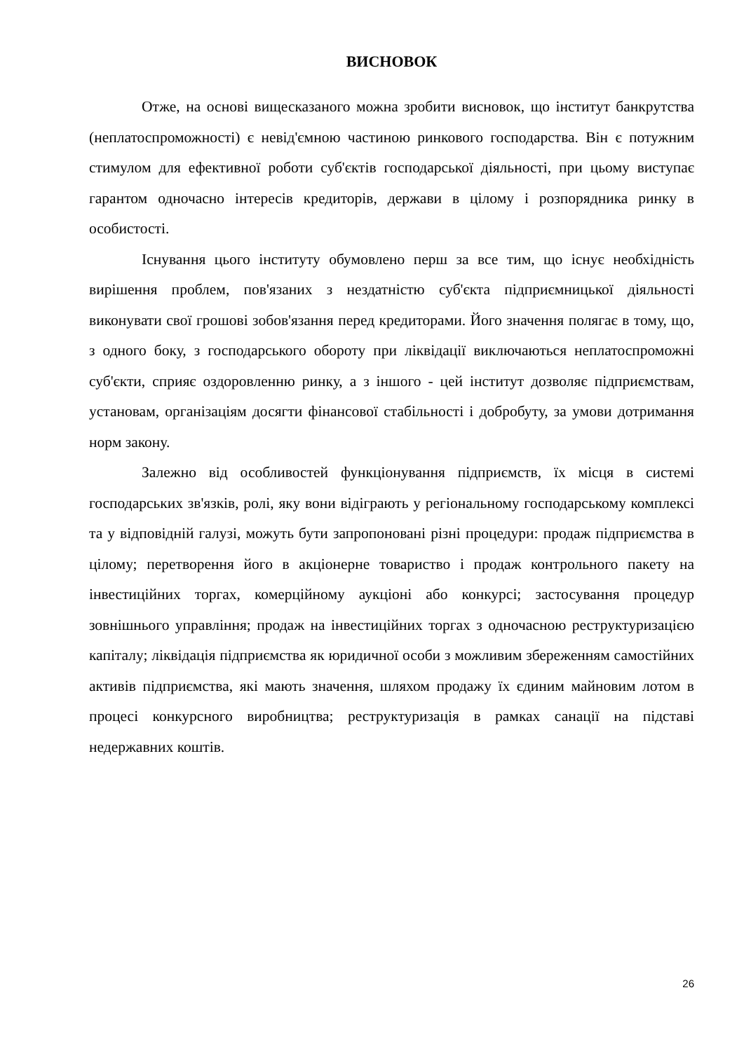ВИСНОВОК
Отже, на основі вищесказаного можна зробити висновок, що інститут банкрутства (неплатоспроможності) є невід'ємною частиною ринкового господарства. Він є потужним стимулом для ефективної роботи суб'єктів господарської діяльності, при цьому виступає гарантом одночасно інтересів кредиторів, держави в цілому і розпорядника ринку в особистості.
Існування цього інституту обумовлено перш за все тим, що існує необхідність вирішення проблем, пов'язаних з нездатністю суб'єкта підприємницької діяльності виконувати свої грошові зобов'язання перед кредиторами. Його значення полягає в тому, що, з одного боку, з господарського обороту при ліквідації виключаються неплатоспроможні суб'єкти, сприяє оздоровленню ринку, а з іншого - цей інститут дозволяє підприємствам, установам, організаціям досягти фінансової стабільності і добробуту, за умови дотримання норм закону.
Залежно від особливостей функціонування підприємств, їх місця в системі господарських зв'язків, ролі, яку вони відіграють у регіональному господарському комплексі та у відповідній галузі, можуть бути запропоновані різні процедури: продаж підприємства в цілому; перетворення його в акціонерне товариство і продаж контрольного пакету на інвестиційних торгах, комерційному аукціоні або конкурсі; застосування процедур зовнішнього управління; продаж на інвестиційних торгах з одночасною реструктуризацією капіталу; ліквідація підприємства як юридичної особи з можливим збереженням самостійних активів підприємства, які мають значення, шляхом продажу їх єдиним майновим лотом в процесі конкурсного виробництва; реструктуризація в рамках санації на підставі недержавних коштів.
26